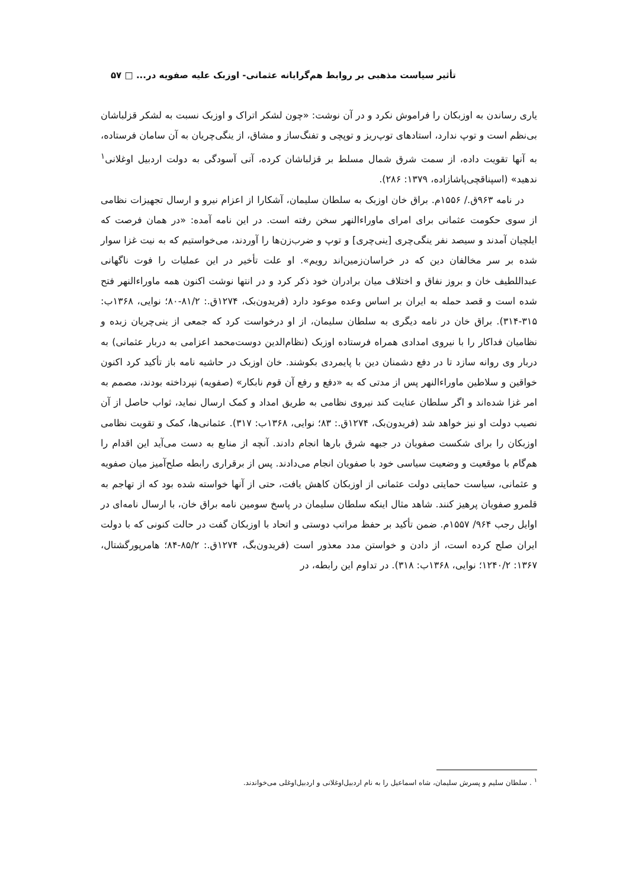تأثیر سیاست مذهبی بر روابط هم‌گرایانه عثمانی- اوزبک علیه صفویه در... □ ۵۷
یاری رساندن به اوزبکان را فراموش نکرد و در آن نوشت: «چون لشکر اتراک و اوزبک نسبت به لشکر قزلباشان بی‌نظم است و توپ ندارد، استادهای توپ‌ریز و توپچی و تفنگ‌ساز و مشاق، از ینگی‌چریان به آن سامان فرستاده، به آنها تقویت داده، از سمت شرق شمال مسلط بر قزلباشان کرده، آنی آسودگی به دولت اردبیل اوغلانی<sup>۱</sup> ندهید» (اسپناقچی‌پاشازاده، ۱۳۷۹: ۲۸۶).
در نامه ۹۶۳ق./ ۱۵۵۶م. براق خان اوزبک به سلطان سلیمان، آشکارا از اعزام نیرو و ارسال تجهیزات نظامی از سوی حکومت عثمانی برای امرای ماوراءالنهر سخن رفته است. در این نامه آمده: «در همان فرصت که ایلچیان آمدند و سیصد نفر ینگی‌چری [ینی‌چری] و توپ و ضرب‌زن‌ها را آوردند، می‌خواستیم که به نیت غزا سوار شده بر سر مخالفان دین که در خراسان‌زمین‌اند رویم». او علت تأخیر در این عملیات را فوت ناگهانی عبداللطیف خان و بروز نفاق و اختلاف میان برادران خود ذکر کرد و در انتها نوشت اکنون همه ماوراءالنهر فتح شده است و قصد حمله به ایران بر اساس وعده موعود دارد (فریدون‌بک، ۱۲۷۴ق.: ۸۱/۲-۸۰؛ نوایی، ۱۳۶۸ب: ۳۱۵-۳۱۴). براق خان در نامه دیگری به سلطان سلیمان، از او درخواست کرد که جمعی از ینی‌چریان زبده و نظامیان فداکار را با نیروی امدادی همراه فرستاده اوزبک (نظام‌الدین دوست‌محمد اعزامی به دربار عثمانی) به دربار وی روانه سازد تا در دفع دشمنان دین با پایمردی بکوشند. خان اوزبک در حاشیه نامه باز تأکید کرد اکنون خواقین و سلاطین ماوراءالنهر پس از مدتی که به «دفع و رفع آن قوم نابکار» (صفویه) نپرداخته بودند، مصمم به امر غزا شده‌اند و اگر سلطان عنایت کند نیروی نظامی به طریق امداد و کمک ارسال نماید، ثواب حاصل از آن نصیب دولت او نیز خواهد شد (فریدون‌بک، ۱۲۷۴ق.: ۸۳؛ نوایی، ۱۳۶۸ب: ۳۱۷). عثمانی‌ها، کمک و تقویت نظامی اوزبکان را برای شکست صفویان در جبهه شرق بارها انجام دادند. آنچه از منابع به دست می‌آید این اقدام را هم‌گام با موقعیت و وضعیت سیاسی خود با صفویان انجام می‌دادند. پس از برقراری رابطه صلح‌آمیز میان صفویه و عثمانی، سیاست حمایتی دولت عثمانی از اوزبکان کاهش یافت، حتی از آنها خواسته شده بود که از تهاجم به قلمرو صفویان پرهیز کنند. شاهد مثال اینکه سلطان سلیمان در پاسخ سومین نامه براق خان، با ارسال نامه‌ای در اوایل رجب ۹۶۴/ ۱۵۵۷م. ضمن تأکید بر حفظ مراتب دوستی و اتحاد با اوزبکان گفت در حالت کنونی که با دولت ایران صلح کرده است، از دادن و خواستن مدد معذور است (فریدون‌بگ، ۱۲۷۴ق.: ۸۵/۲-۸۴؛ هامرپورگشتال، ۱۳۶۷: ۱۲۴۰/۲؛ نوایی، ۱۳۶۸ب: ۳۱۸). در تداوم این رابطه، در
<sup>۱</sup> . سلطان سلیم و پسرش سلیمان، شاه اسماعیل را به نام اردبیل‌اوغلانی و اردبیل‌اوغلی می‌خواندند.